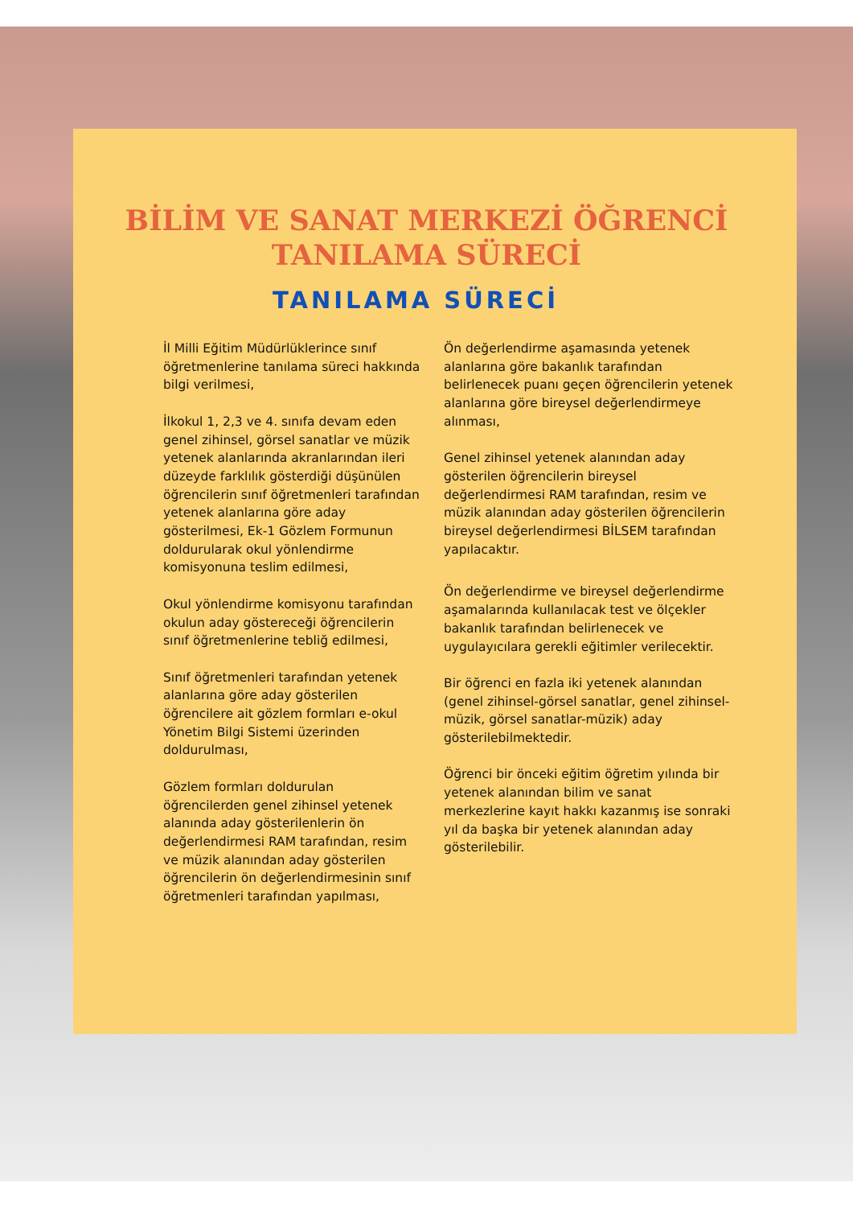BİLİM VE SANAT MERKEZİ ÖĞRENCİ TANILAMA SÜRECİ
TANILAMA SÜRECİ
İl Milli Eğitim Müdürlüklerince sınıf öğretmenlerine tanılama süreci hakkında bilgi verilmesi,
İlkokul 1, 2,3 ve 4. sınıfa devam eden genel zihinsel, görsel sanatlar ve müzik yetenek alanlarında akranlarından ileri düzeyde farklılık gösterdiği düşünülen öğrencilerin sınıf öğretmenleri tarafından yetenek alanlarına göre aday gösterilmesi, Ek-1 Gözlem Formunun doldurularak okul yönlendirme komisyonuna teslim edilmesi,
Okul yönlendirme komisyonu tarafından okulun aday göstereceği öğrencilerin sınıf öğretmenlerine tebliğ edilmesi,
Sınıf öğretmenleri tarafından yetenek alanlarına göre aday gösterilen öğrencilere ait gözlem formları e-okul Yönetim Bilgi Sistemi üzerinden doldurulması,
Gözlem formları doldurulan öğrencilerden genel zihinsel yetenek alanında aday gösterilenlerin ön değerlendirmesi RAM tarafından, resim ve müzik alanından aday gösterilen öğrencilerin ön değerlendirmesinin sınıf öğretmenleri tarafından yapılması,
Ön değerlendirme aşamasında yetenek alanlarına göre bakanlık tarafından belirlenecek puanı geçen öğrencilerin yetenek alanlarına göre bireysel değerlendirmeye alınması,
Genel zihinsel yetenek alanından aday gösterilen öğrencilerin bireysel değerlendirmesi RAM tarafından, resim ve müzik alanından aday gösterilen öğrencilerin bireysel değerlendirmesi BİLSEM tarafından yapılacaktır.
Ön değerlendirme ve bireysel değerlendirme aşamalarında kullanılacak test ve ölçekler bakanlık tarafından belirlenecek ve uygulayıcılara gerekli eğitimler verilecektir.
Bir öğrenci en fazla iki yetenek alanından (genel zihinsel-görsel sanatlar, genel zihinsel-müzik, görsel sanatlar-müzik) aday gösterilebilmektedir.
Öğrenci bir önceki eğitim öğretim yılında bir yetenek alanından bilim ve sanat merkezlerine kayıt hakkı kazanmış ise sonraki yıl da başka bir yetenek alanından aday gösterilebilir.